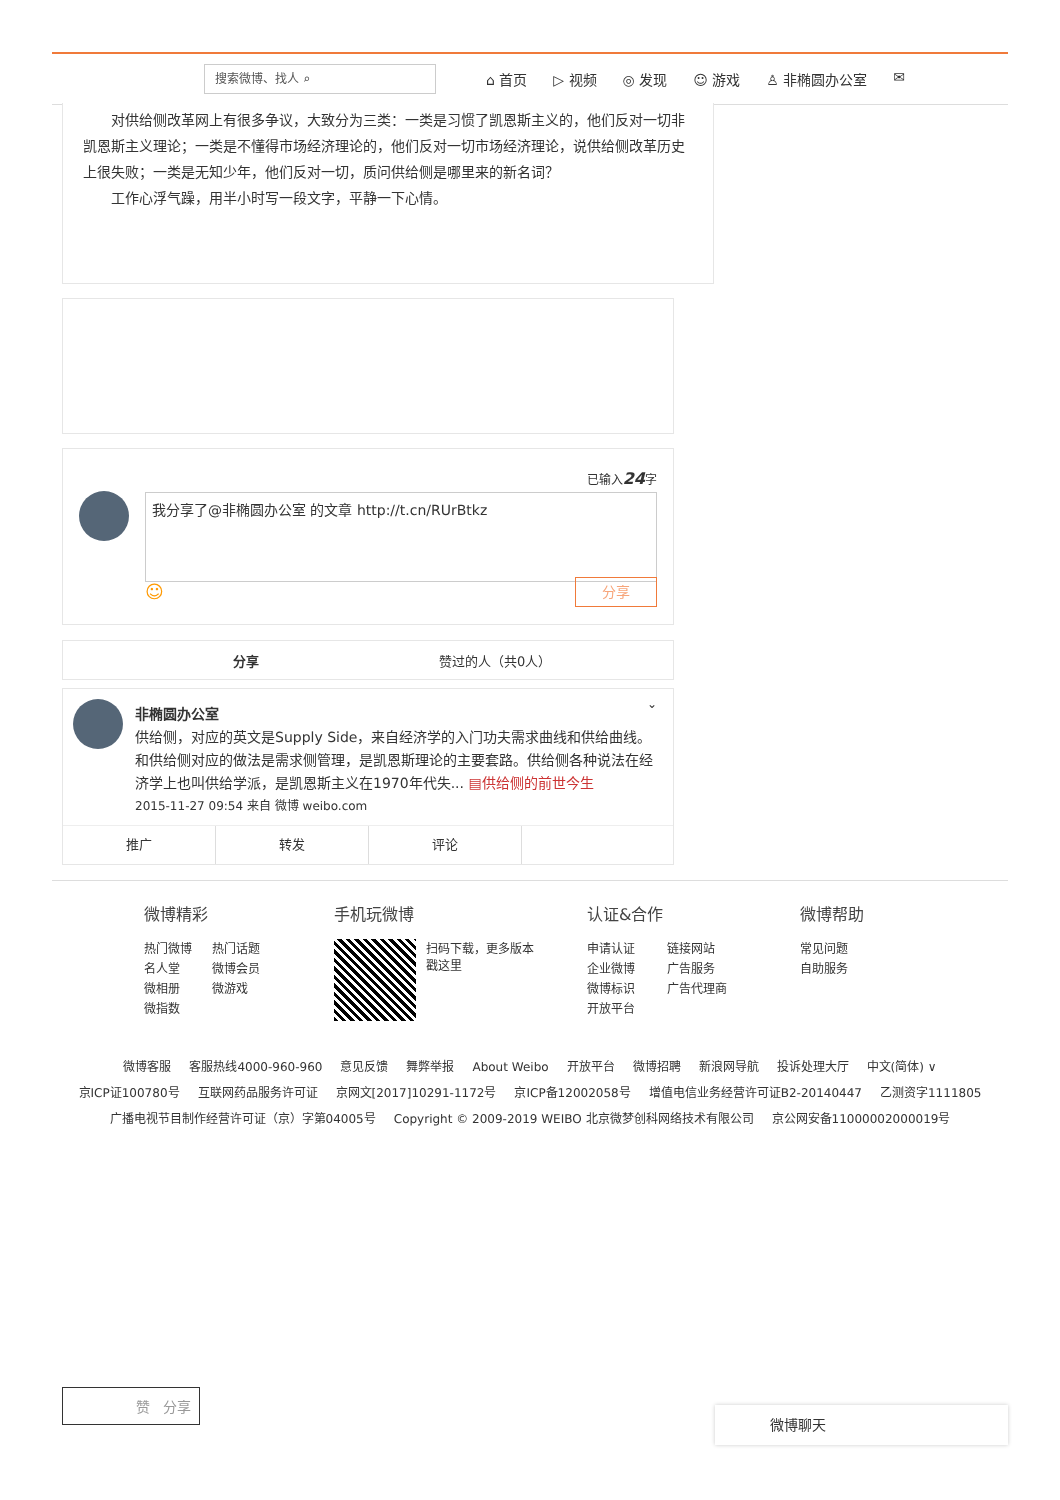搜索微博、找人 ⌕
⌂ 首页 ▷ 视频 ◎ 发现 ☺ 游戏 ♙ 非椭圆办公室 ✉
对供给侧改革网上有很多争议，大致分为三类：一类是习惯了凯恩斯主义的，他们反对一切非凯恩斯主义理论；一类是不懂得市场经济理论的，他们反对一切市场经济理论，说供给侧改革历史上很失败；一类是无知少年，他们反对一切，质问供给侧是哪里来的新名词？
工作心浮气躁，用半小时写一段文字，平静一下心情。
已输入24字
我分享了@非椭圆办公室 的文章 http://t.cn/RUrBtkz
☺ 分享
分享 赞过的人（共0人）
⌄
非椭圆办公室
供给侧，对应的英文是Supply Side，来自经济学的入门功夫需求曲线和供给曲线。和供给侧对应的做法是需求侧管理，是凯恩斯理论的主要套路。供给侧各种说法在经济学上也叫供给学派，是凯恩斯主义在1970年代失... ▤供给侧的前世今生
2015-11-27 09:54 来自 微博 weibo.com
推广 转发 评论
微博精彩
热门微博 热门话题
名人堂 微博会员
微相册 微游戏
微指数
手机玩微博
扫码下载，更多版本
戳这里
认证&合作
申请认证 链接网站
企业微博 广告服务
微博标识 广告代理商
开放平台
微博帮助
常见问题
自助服务
微博客服 客服热线4000-960-960 意见反馈 舞弊举报 About Weibo 开放平台 微博招聘 新浪网导航 投诉处理大厅 中文(简体) ∨
京ICP证100780号 互联网药品服务许可证 京网文[2017]10291-1172号 京ICP备12002058号 增值电信业务经营许可证B2-20140447 乙测资字1111805
广播电视节目制作经营许可证（京）字第04005号 Copyright © 2009-2019 WEIBO 北京微梦创科网络技术有限公司 京公网安备11000002000019号
赞 分享
微博聊天